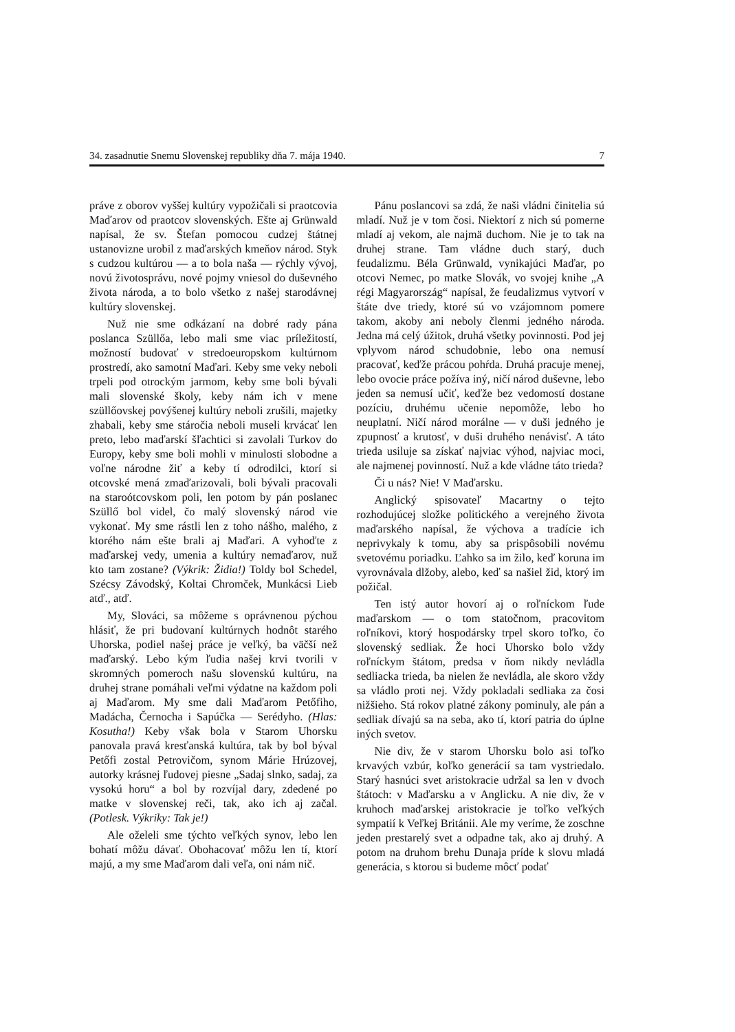34. zasadnutie Snemu Slovenskej republiky dňa 7. mája 1940. 7
práve z oborov vyššej kultúry vypožičali si praotcovia Maďarov od praotcov slovenských. Ešte aj Grünwald napísal, že sv. Štefan pomocou cudzej štátnej ustanovizne urobil z maďarských kmeňov národ. Styk s cudzou kultúrou — a to bola naša — rýchly vývoj, novú životosprávu, nové pojmy vniesol do duševného života národa, a to bolo všetko z našej starodávnej kultúry slovenskej.
Nuž nie sme odkázaní na dobré rady pána poslanca Szüllőa, lebo mali sme viac príležitostí, možností budovať v stredoeuropskom kultúrnom prostredí, ako samotní Maďari. Keby sme veky neboli trpeli pod otrockým jarmom, keby sme boli bývali mali slovenské školy, keby nám ich v mene szüllőovskej povýšenej kultúry neboli zrušili, majetky zhabali, keby sme stáročia neboli museli krvácať len preto, lebo maďarskí šľachtici si zavolali Turkov do Europy, keby sme boli mohli v minulosti slobodne a voľne národne žiť a keby tí odrodilci, ktorí si otcovské mená zmaďarizovali, boli bývali pracovali na staroótcovskom poli, len potom by pán poslanec Szüllő bol videl, čo malý slovenský národ vie vykonať. My sme rástli len z toho nášho, malého, z ktorého nám ešte brali aj Maďari. A vyhoďte z maďarskej vedy, umenia a kultúry nemaďarov, nuž kto tam zostane? (Výkrik: Židia!) Toldy bol Schedel, Szécsy Závodský, Koltai Chromček, Munkácsi Lieb atď., atď.
My, Slováci, sa môžeme s oprávnenou pýchou hlásiť, že pri budovaní kultúrnych hodnôt starého Uhorska, podiel našej práce je veľký, ba väčší než maďarský. Lebo kým ľudia našej krvi tvorili v skromných pomeroch našu slovenskú kultúru, na druhej strane pomáhali veľmi výdatne na každom poli aj Maďarom. My sme dali Maďarom Petőfiho, Madácha, Černocha i Sapúčka — Serédyho. (Hlas: Kosutha!) Keby však bola v Starom Uhorsku panovala pravá kresťanská kultúra, tak by bol býval Petőfi zostal Petrovičom, synom Márie Hrúzovej, autorky krásnej ľudovej piesne „Sadaj slnko, sadaj, za vysokú horu“ a bol by rozvíjal dary, zdedené po matke v slovenskej reči, tak, ako ich aj začal. (Potlesk. Výkriky: Tak je!)
Ale oželeli sme týchto veľkých synov, lebo len bohatí môžu dávať. Obohacovať môžu len tí, ktorí majú, a my sme Maďarom dali veľa, oni nám nič.
Pánu poslancovi sa zdá, že naši vládni činitelia sú mladí. Nuž je v tom čosi. Niektorí z nich sú pomerne mladí aj vekom, ale najmä duchom. Nie je to tak na druhej strane. Tam vládne duch starý, duch feudalizmu. Béla Grünwald, vynikajúci Maďar, po otcovi Nemec, po matke Slovák, vo svojej knihe „A régi Magyarország“ napísal, že feudalizmus vytvorí v štáte dve triedy, ktoré sú vo vzájomnom pomere takom, akoby ani neboly členmi jedného národa. Jedna má celý úžitok, druhá všetky povinnosti. Pod jej vplyvom národ schudobnie, lebo ona nemusí pracovať, keďže prácou pohŕda. Druhá pracuje menej, lebo ovocie práce požíva iný, ničí národ duševne, lebo jeden sa nemusí učiť, keďže bez vedomostí dostane pozíciu, druhému učenie nepomôže, lebo ho neuplatní. Ničí národ morálne — v duši jedného je zpupnosť a krutosť, v duši druhého nenávisť. A táto trieda usiluje sa získať najviac výhod, najviac moci, ale najmenej povinností. Nuž a kde vládne táto trieda?
Či u nás? Nie! V Maďarsku.
Anglický spisovateľ Macartny o tejto rozhodujúcej složke politického a verejného života maďarského napísal, že výchova a tradície ich neprivykaly k tomu, aby sa prispôsobili novému svetovému poriadku. Ľahko sa im žilo, keď koruna im vyrovnávala dlžoby, alebo, keď sa našiel žid, ktorý im požičal.
Ten istý autor hovorí aj o roľníckom ľude maďarskom — o tom statočnom, pracovitom roľníkovi, ktorý hospodársky trpel skoro toľko, čo slovenský sedliak. Že hoci Uhorsko bolo vždy roľníckym štátom, predsa v ňom nikdy nevládla sedliacka trieda, ba nielen že nevládla, ale skoro vždy sa vládlo proti nej. Vždy pokladali sedliaka za čosi nižšieho. Stá rokov platné zákony pominuly, ale pán a sedliak dívajú sa na seba, ako tí, ktorí patria do úplne iných svetov.
Nie div, že v starom Uhorsku bolo asi toľko krvavých vzbúr, koľko generácií sa tam vystriedalo. Starý hasnúci svet aristokracie udržal sa len v dvoch štátoch: v Maďarsku a v Anglicku. A nie div, že v kruhoch maďarskej aristokracie je toľko veľkých sympatií k Veľkej Británii. Ale my veríme, že zoschne jeden prestarelý svet a odpadne tak, ako aj druhý. A potom na druhom brehu Dunaja príde k slovu mladá generácia, s ktorou si budeme môcť podať